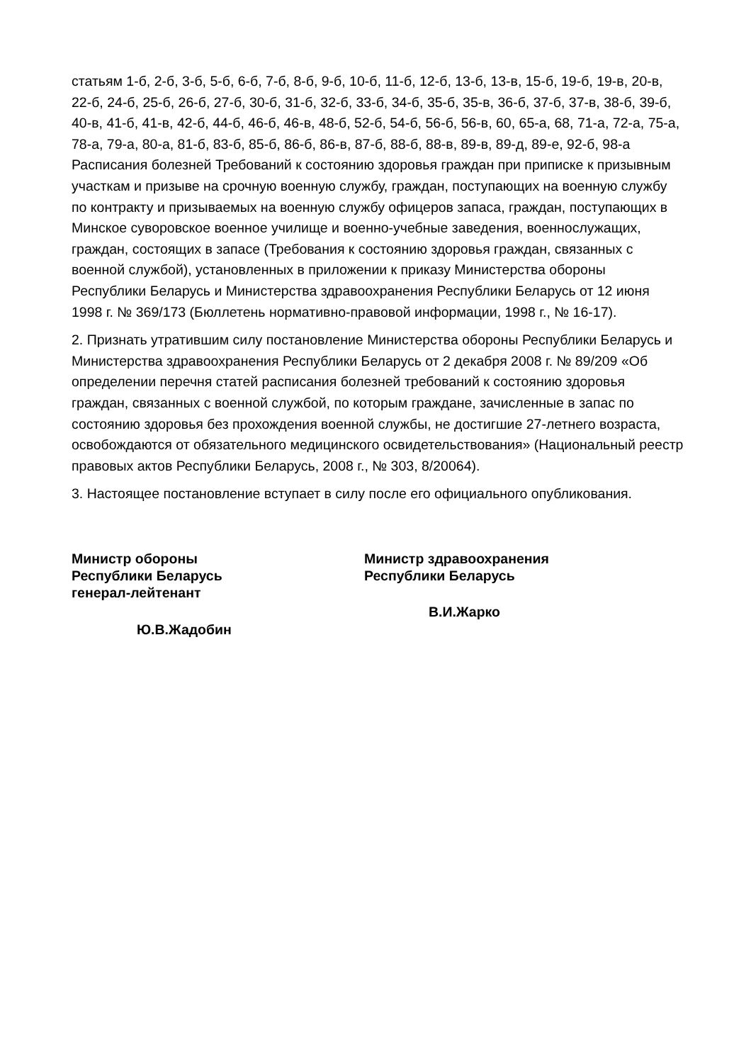статьям 1-б, 2-б, 3-б, 5-б, 6-б, 7-б, 8-б, 9-б, 10-б, 11-б, 12-б, 13-б, 13-в, 15-б, 19-б, 19-в, 20-в, 22-б, 24-б, 25-б, 26-б, 27-б, 30-б, 31-б, 32-б, 33-б, 34-б, 35-б, 35-в, 36-б, 37-б, 37-в, 38-б, 39-б, 40-в, 41-б, 41-в, 42-б, 44-б, 46-б, 46-в, 48-б, 52-б, 54-б, 56-б, 56-в, 60, 65-а, 68, 71-а, 72-а, 75-а, 78-а, 79-а, 80-а, 81-б, 83-б, 85-б, 86-б, 86-в, 87-б, 88-б, 88-в, 89-в, 89-д, 89-е, 92-б, 98-а Расписания болезней Требований к состоянию здоровья граждан при приписке к призывным участкам и призыве на срочную военную службу, граждан, поступающих на военную службу по контракту и призываемых на военную службу офицеров запаса, граждан, поступающих в Минское суворовское военное училище и военно-учебные заведения, военнослужащих, граждан, состоящих в запасе (Требования к состоянию здоровья граждан, связанных с военной службой), установленных в приложении к приказу Министерства обороны Республики Беларусь и Министерства здравоохранения Республики Беларусь от 12 июня 1998 г. № 369/173 (Бюллетень нормативно-правовой информации, 1998 г., № 16-17).
2. Признать утратившим силу постановление Министерства обороны Республики Беларусь и Министерства здравоохранения Республики Беларусь от 2 декабря 2008 г. № 89/209 «Об определении перечня статей расписания болезней требований к состоянию здоровья граждан, связанных с военной службой, по которым граждане, зачисленные в запас по состоянию здоровья без прохождения военной службы, не достигшие 27-летнего возраста, освобождаются от обязательного медицинского освидетельствования» (Национальный реестр правовых актов Республики Беларусь, 2008 г., № 303, 8/20064).
3. Настоящее постановление вступает в силу после его официального опубликования.
Министр обороны
Республики Беларусь
генерал-лейтенант
Ю.В.Жадобин
Министр здравоохранения
Республики Беларусь
В.И.Жарко